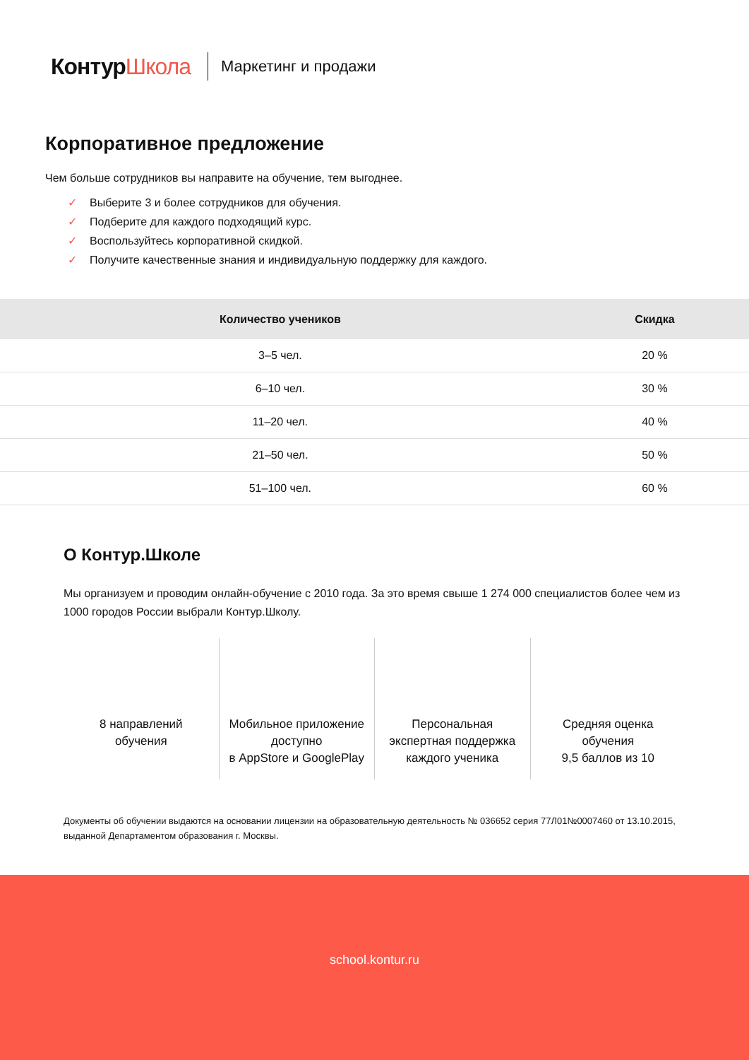КонтурШкола
Маркетинг и продажи
Корпоративное предложение
Чем больше сотрудников вы направите на обучение, тем выгоднее.
✓ Выберите 3 и более сотрудников для обучения.
✓ Подберите для каждого подходящий курс.
✓ Воспользуйтесь корпоративной скидкой.
✓ Получите качественные знания и индивидуальную поддержку для каждого.
| Количество учеников | Скидка |
| --- | --- |
| 3–5 чел. | 20 % |
| 6–10 чел. | 30 % |
| 11–20 чел. | 40 % |
| 21–50 чел. | 50 % |
| 51–100 чел. | 60 % |
О Контур.Школе
Мы организуем и проводим онлайн-обучение с 2010 года. За это время свыше 1 274 000 специалистов более чем из 1000 городов России выбрали Контур.Школу.
8 направлений
обучения
Мобильное приложение
доступно
в AppStore и GooglePlay
Персональная
экспертная поддержка
каждого ученика
Средняя оценка
обучения
9,5 баллов из 10
Документы об обучении выдаются на основании лицензии на образовательную деятельность № 036652 серия 77Л01№0007460 от 13.10.2015, выданной Департаментом образования г. Москвы.
school.kontur.ru